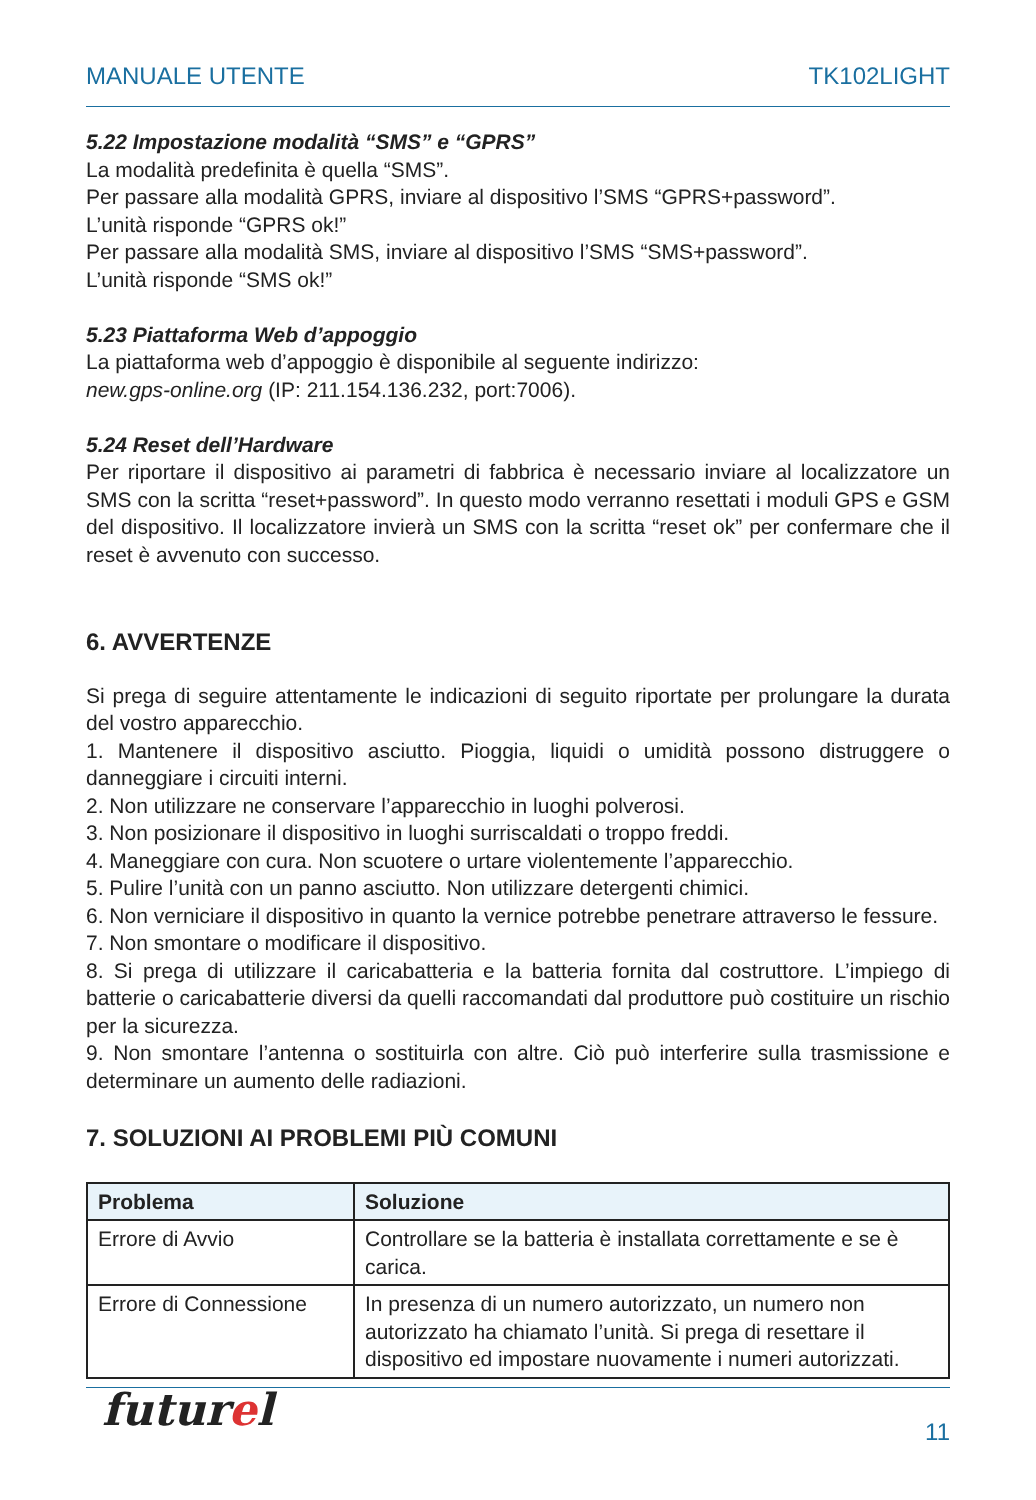MANUALE UTENTE TK102LIGHT
5.22 Impostazione modalità “SMS” e “GPRS”
La modalità predefinita è quella “SMS”.
Per passare alla modalità GPRS, inviare al dispositivo l’SMS “GPRS+password”.
L’unità risponde “GPRS ok!”
Per passare alla modalità SMS, inviare al dispositivo l’SMS “SMS+password”.
L’unità risponde “SMS ok!”
5.23 Piattaforma Web d’appoggio
La piattaforma web d’appoggio è disponibile al seguente indirizzo:
new.gps-online.org (IP: 211.154.136.232, port:7006).
5.24 Reset dell’Hardware
Per riportare il dispositivo ai parametri di fabbrica è necessario inviare al localizzatore un SMS con la scritta “reset+password”. In questo modo verranno resettati i moduli GPS e GSM del dispositivo. Il localizzatore invierà un SMS con la scritta “reset ok” per confermare che il reset è avvenuto con successo.
6. AVVERTENZE
Si prega di seguire attentamente le indicazioni di seguito riportate per prolungare la durata del vostro apparecchio.
1. Mantenere il dispositivo asciutto. Pioggia, liquidi o umidità possono distruggere o danneggiare i circuiti interni.
2. Non utilizzare ne conservare l’apparecchio in luoghi polverosi.
3. Non posizionare il dispositivo in luoghi surriscaldati o troppo freddi.
4. Maneggiare con cura. Non scuotere o urtare violentemente l’apparecchio.
5. Pulire l’unità con un panno asciutto. Non utilizzare detergenti chimici.
6. Non verniciare il dispositivo in quanto la vernice potrebbe penetrare attraverso le fessure.
7. Non smontare o modificare il dispositivo.
8. Si prega di utilizzare il caricabatteria e la batteria fornita dal costruttore. L’impiego di batterie o caricabatterie diversi da quelli raccomandati dal produttore può costituire un rischio per la sicurezza.
9. Non smontare l’antenna o sostituirla con altre. Ciò può interferire sulla trasmissione e determinare un aumento delle radiazioni.
7. SOLUZIONI AI PROBLEMI PIÙ COMUNI
| Problema | Soluzione |
| --- | --- |
| Errore di Avvio | Controllare se la batteria è installata correttamente e se è carica. |
| Errore di Connessione | In presenza di un numero autorizzato, un numero non autorizzato ha chiamato l’unità. Si prega di resettare il dispositivo ed impostare nuovamente i numeri autorizzati. |
futurel 11